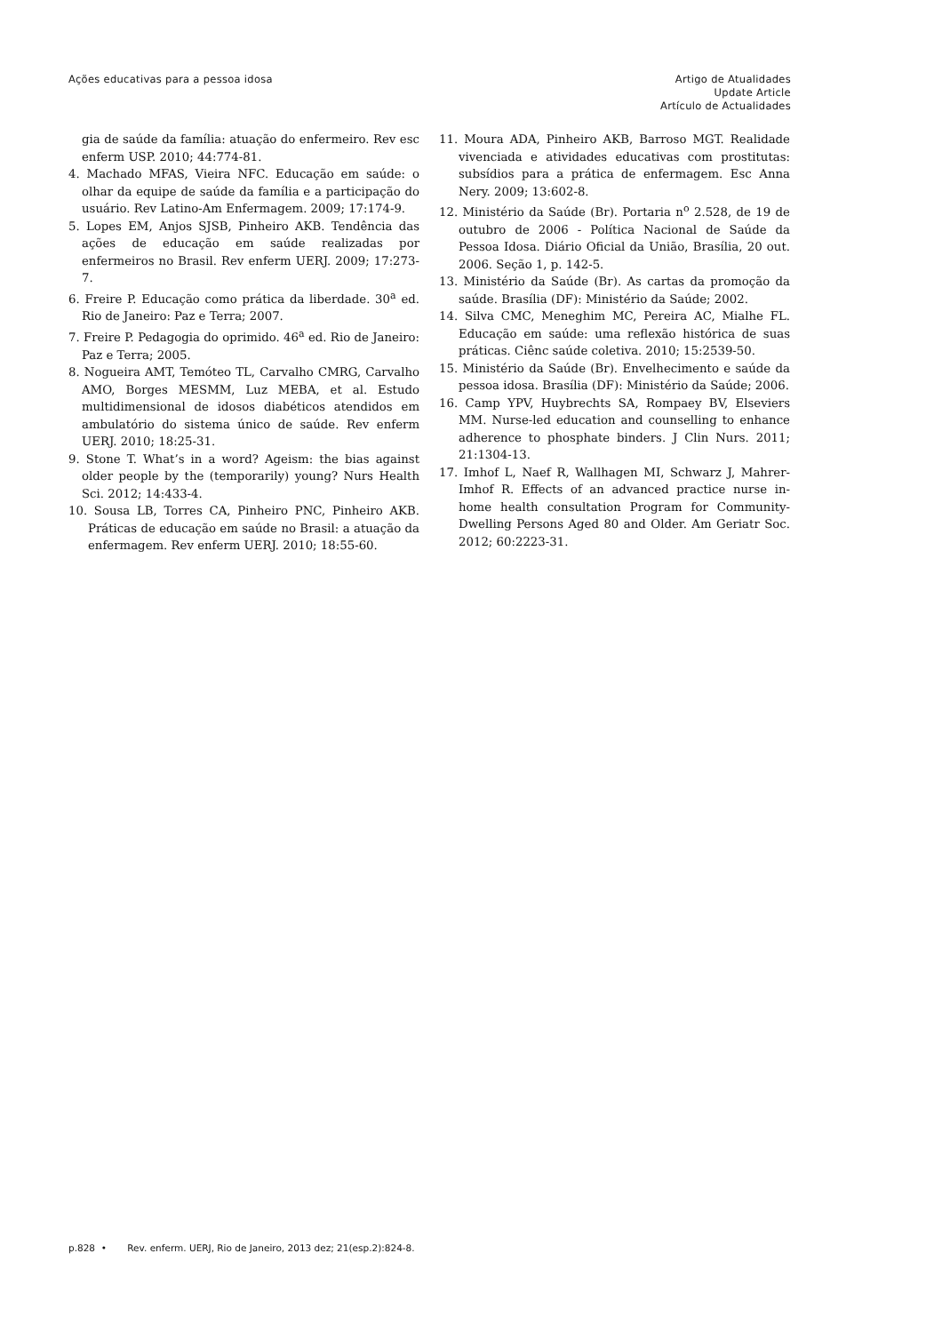Ações educativas para a pessoa idosa
Artigo de Atualidades
Update Article
Artículo de Actualidades
gia de saúde da família: atuação do enfermeiro. Rev esc enferm USP. 2010; 44:774-81.
4. Machado MFAS, Vieira NFC. Educação em saúde: o olhar da equipe de saúde da família e a participação do usuário. Rev Latino-Am Enfermagem. 2009; 17:174-9.
5. Lopes EM, Anjos SJSB, Pinheiro AKB. Tendência das ações de educação em saúde realizadas por enfermeiros no Brasil. Rev enferm UERJ. 2009; 17:273-7.
6. Freire P. Educação como prática da liberdade. 30<sup>a</sup> ed. Rio de Janeiro: Paz e Terra; 2007.
7. Freire P. Pedagogia do oprimido. 46<sup>a</sup> ed. Rio de Janeiro: Paz e Terra; 2005.
8. Nogueira AMT, Temóteo TL, Carvalho CMRG, Carvalho AMO, Borges MESMM, Luz MEBA, et al. Estudo multidimensional de idosos diabéticos atendidos em ambulatório do sistema único de saúde. Rev enferm UERJ. 2010; 18:25-31.
9. Stone T. What’s in a word? Ageism: the bias against older people by the (temporarily) young? Nurs Health Sci. 2012; 14:433-4.
10. Sousa LB, Torres CA, Pinheiro PNC, Pinheiro AKB. Práticas de educação em saúde no Brasil: a atuação da enfermagem. Rev enferm UERJ. 2010; 18:55-60.
11. Moura ADA, Pinheiro AKB, Barroso MGT. Realidade vivenciada e atividades educativas com prostitutas: subsídios para a prática de enfermagem. Esc Anna Nery. 2009; 13:602-8.
12. Ministério da Saúde (Br). Portaria n<sup>o</sup> 2.528, de 19 de outubro de 2006 - Política Nacional de Saúde da Pessoa Idosa. Diário Oficial da União, Brasília, 20 out. 2006. Seção 1, p. 142-5.
13. Ministério da Saúde (Br). As cartas da promoção da saúde. Brasília (DF): Ministério da Saúde; 2002.
14. Silva CMC, Meneghim MC, Pereira AC, Mialhe FL. Educação em saúde: uma reflexão histórica de suas práticas. Ciênc saúde coletiva. 2010; 15:2539-50.
15. Ministério da Saúde (Br). Envelhecimento e saúde da pessoa idosa. Brasília (DF): Ministério da Saúde; 2006.
16. Camp YPV, Huybrechts SA, Rompaey BV, Elseviers MM. Nurse-led education and counselling to enhance adherence to phosphate binders. J Clin Nurs. 2011; 21:1304-13.
17. Imhof L, Naef R, Wallhagen MI, Schwarz J, Mahrer-Imhof R. Effects of an advanced practice nurse in-home health consultation Program for Community-Dwelling Persons Aged 80 and Older. Am Geriatr Soc. 2012; 60:2223-31.
p.828 • Rev. enferm. UERJ, Rio de Janeiro, 2013 dez; 21(esp.2):824-8.